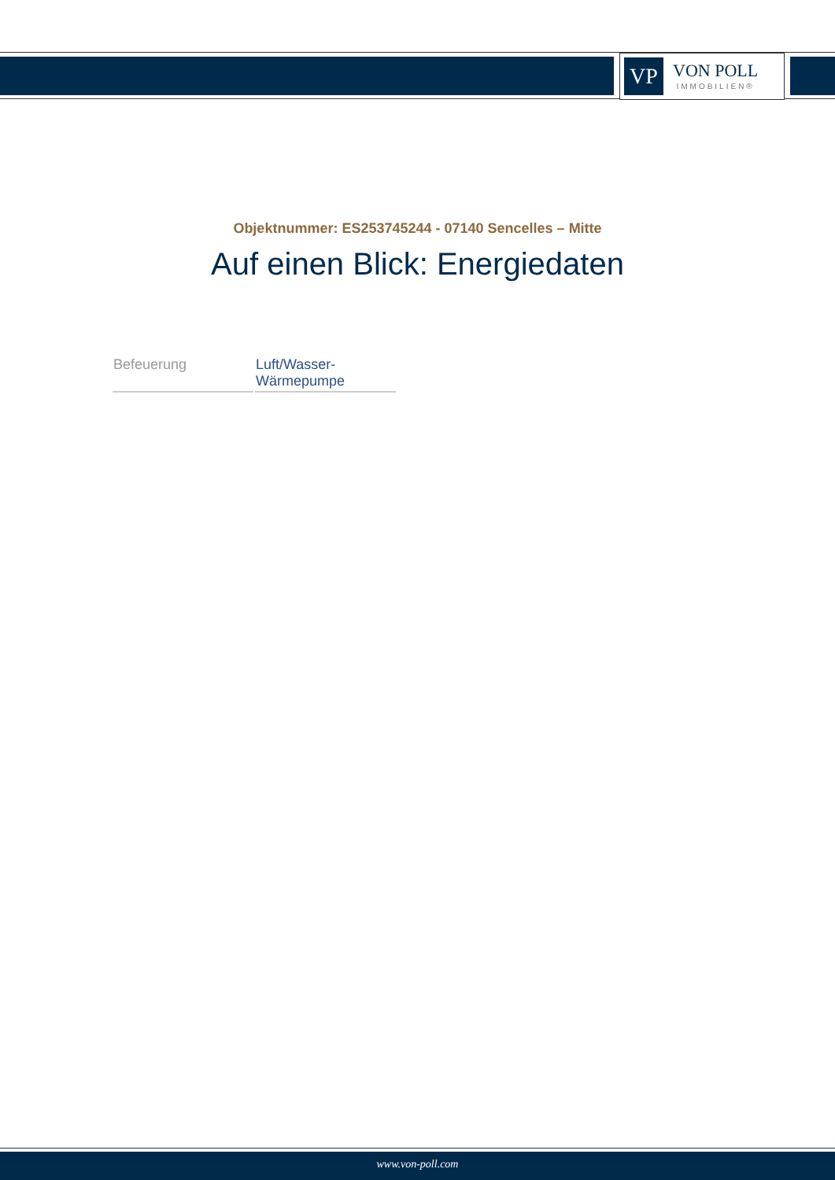VP
VON POLL
IMMOBILIEN®
Objektnummer: ES253745244 - 07140 Sencelles – Mitte
Auf einen Blick: Energiedaten
| Befeuerung | Luft/Wasser- Wärmepumpe |
www.von-poll.com